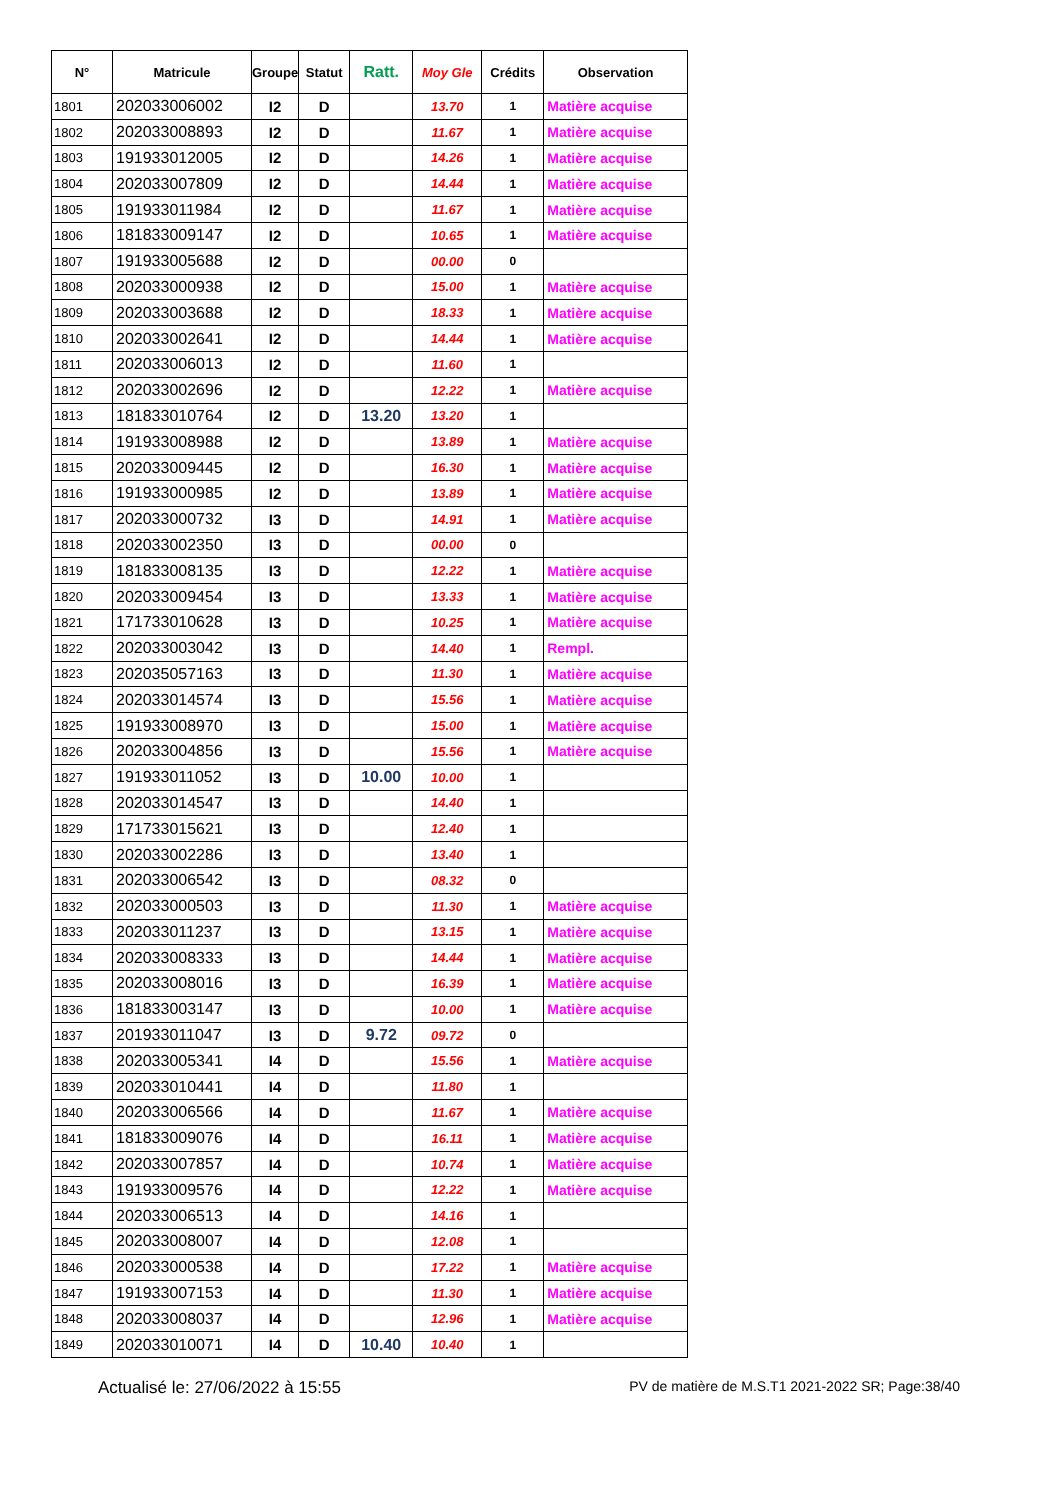| N° | Matricule | Groupe | Statut | Ratt. | Moy Gle | Crédits | Observation |
| --- | --- | --- | --- | --- | --- | --- | --- |
| 1801 | 202033006002 | I2 | D | | 13.70 | 1 | Matière acquise |
| 1802 | 202033008893 | I2 | D | | 11.67 | 1 | Matière acquise |
| 1803 | 191933012005 | I2 | D | | 14.26 | 1 | Matière acquise |
| 1804 | 202033007809 | I2 | D | | 14.44 | 1 | Matière acquise |
| 1805 | 191933011984 | I2 | D | | 11.67 | 1 | Matière acquise |
| 1806 | 181833009147 | I2 | D | | 10.65 | 1 | Matière acquise |
| 1807 | 191933005688 | I2 | D | | 00.00 | 0 | |
| 1808 | 202033000938 | I2 | D | | 15.00 | 1 | Matière acquise |
| 1809 | 202033003688 | I2 | D | | 18.33 | 1 | Matière acquise |
| 1810 | 202033002641 | I2 | D | | 14.44 | 1 | Matière acquise |
| 1811 | 202033006013 | I2 | D | | 11.60 | 1 | |
| 1812 | 202033002696 | I2 | D | | 12.22 | 1 | Matière acquise |
| 1813 | 181833010764 | I2 | D | 13.20 | 13.20 | 1 | |
| 1814 | 191933008988 | I2 | D | | 13.89 | 1 | Matière acquise |
| 1815 | 202033009445 | I2 | D | | 16.30 | 1 | Matière acquise |
| 1816 | 191933000985 | I2 | D | | 13.89 | 1 | Matière acquise |
| 1817 | 202033000732 | I3 | D | | 14.91 | 1 | Matière acquise |
| 1818 | 202033002350 | I3 | D | | 00.00 | 0 | |
| 1819 | 181833008135 | I3 | D | | 12.22 | 1 | Matière acquise |
| 1820 | 202033009454 | I3 | D | | 13.33 | 1 | Matière acquise |
| 1821 | 171733010628 | I3 | D | | 10.25 | 1 | Matière acquise |
| 1822 | 202033003042 | I3 | D | | 14.40 | 1 | Rempl. |
| 1823 | 202035057163 | I3 | D | | 11.30 | 1 | Matière acquise |
| 1824 | 202033014574 | I3 | D | | 15.56 | 1 | Matière acquise |
| 1825 | 191933008970 | I3 | D | | 15.00 | 1 | Matière acquise |
| 1826 | 202033004856 | I3 | D | | 15.56 | 1 | Matière acquise |
| 1827 | 191933011052 | I3 | D | 10.00 | 10.00 | 1 | |
| 1828 | 202033014547 | I3 | D | | 14.40 | 1 | |
| 1829 | 171733015621 | I3 | D | | 12.40 | 1 | |
| 1830 | 202033002286 | I3 | D | | 13.40 | 1 | |
| 1831 | 202033006542 | I3 | D | | 08.32 | 0 | |
| 1832 | 202033000503 | I3 | D | | 11.30 | 1 | Matière acquise |
| 1833 | 202033011237 | I3 | D | | 13.15 | 1 | Matière acquise |
| 1834 | 202033008333 | I3 | D | | 14.44 | 1 | Matière acquise |
| 1835 | 202033008016 | I3 | D | | 16.39 | 1 | Matière acquise |
| 1836 | 181833003147 | I3 | D | | 10.00 | 1 | Matière acquise |
| 1837 | 201933011047 | I3 | D | 9.72 | 09.72 | 0 | |
| 1838 | 202033005341 | I4 | D | | 15.56 | 1 | Matière acquise |
| 1839 | 202033010441 | I4 | D | | 11.80 | 1 | |
| 1840 | 202033006566 | I4 | D | | 11.67 | 1 | Matière acquise |
| 1841 | 181833009076 | I4 | D | | 16.11 | 1 | Matière acquise |
| 1842 | 202033007857 | I4 | D | | 10.74 | 1 | Matière acquise |
| 1843 | 191933009576 | I4 | D | | 12.22 | 1 | Matière acquise |
| 1844 | 202033006513 | I4 | D | | 14.16 | 1 | |
| 1845 | 202033008007 | I4 | D | | 12.08 | 1 | |
| 1846 | 202033000538 | I4 | D | | 17.22 | 1 | Matière acquise |
| 1847 | 191933007153 | I4 | D | | 11.30 | 1 | Matière acquise |
| 1848 | 202033008037 | I4 | D | | 12.96 | 1 | Matière acquise |
| 1849 | 202033010071 | I4 | D | 10.40 | 10.40 | 1 | |
Actualisé le: 27/06/2022 à 15:55 PV de matière de M.S.T1 2021-2022 SR; Page:38/40